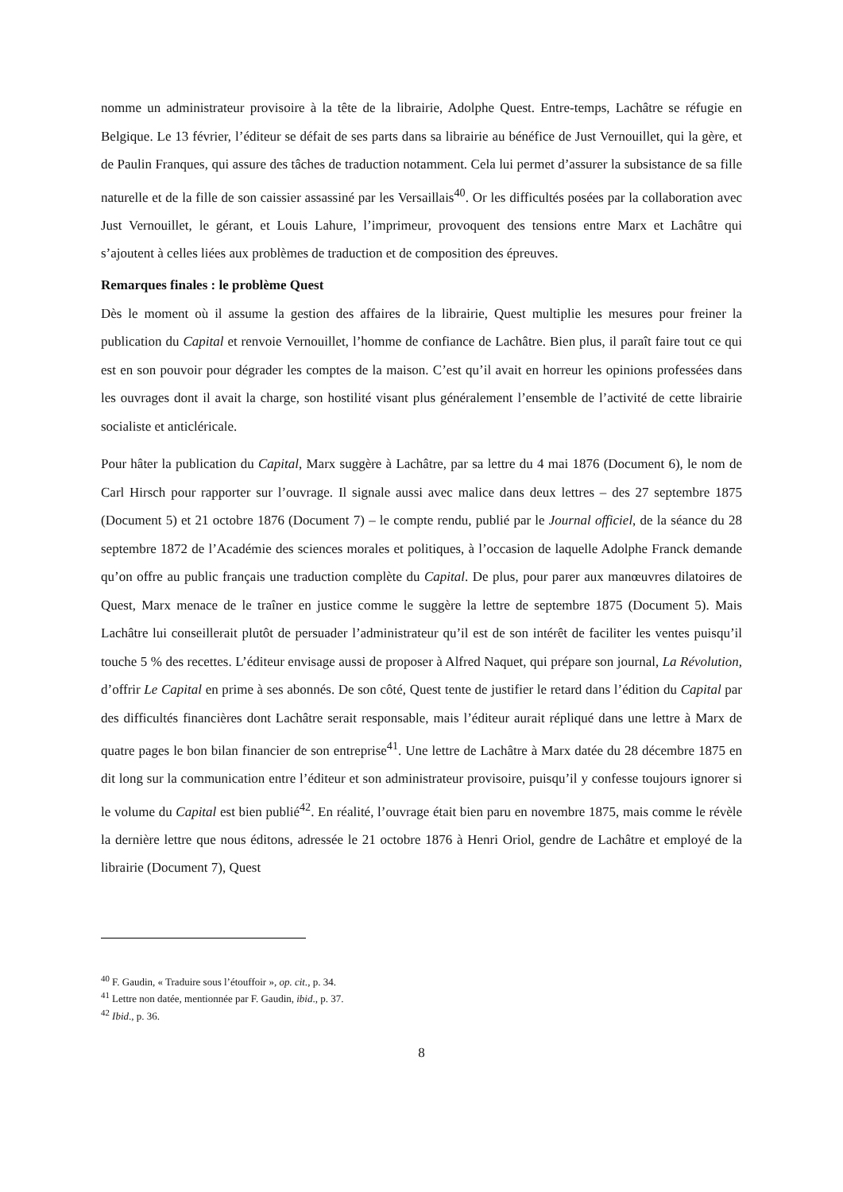nomme un administrateur provisoire à la tête de la librairie, Adolphe Quest. Entre-temps, Lachâtre se réfugie en Belgique. Le 13 février, l’éditeur se défait de ses parts dans sa librairie au bénéfice de Just Vernouillet, qui la gère, et de Paulin Franques, qui assure des tâches de traduction notamment. Cela lui permet d’assurer la subsistance de sa fille naturelle et de la fille de son caissier assassiné par les Versaillais<sup>40</sup>. Or les difficultés posées par la collaboration avec Just Vernouillet, le gérant, et Louis Lahure, l’imprimeur, provoquent des tensions entre Marx et Lachâtre qui s’ajoutent à celles liées aux problèmes de traduction et de composition des épreuves.
Remarques finales : le problème Quest
Dès le moment où il assume la gestion des affaires de la librairie, Quest multiplie les mesures pour freiner la publication du Capital et renvoie Vernouillet, l’homme de confiance de Lachâtre. Bien plus, il paraît faire tout ce qui est en son pouvoir pour dégrader les comptes de la maison. C’est qu’il avait en horreur les opinions professées dans les ouvrages dont il avait la charge, son hostilité visant plus généralement l’ensemble de l’activité de cette librairie socialiste et anticléricale.
Pour hâter la publication du Capital, Marx suggère à Lachâtre, par sa lettre du 4 mai 1876 (Document 6), le nom de Carl Hirsch pour rapporter sur l’ouvrage. Il signale aussi avec malice dans deux lettres – des 27 septembre 1875 (Document 5) et 21 octobre 1876 (Document 7) – le compte rendu, publié par le Journal officiel, de la séance du 28 septembre 1872 de l’Académie des sciences morales et politiques, à l’occasion de laquelle Adolphe Franck demande qu’on offre au public français une traduction complète du Capital. De plus, pour parer aux manœuvres dilatoires de Quest, Marx menace de le traîner en justice comme le suggère la lettre de septembre 1875 (Document 5). Mais Lachâtre lui conseillerait plutôt de persuader l’administrateur qu’il est de son intérêt de faciliter les ventes puisqu’il touche 5 % des recettes. L’éditeur envisage aussi de proposer à Alfred Naquet, qui prépare son journal, La Révolution, d’offrir Le Capital en prime à ses abonnés. De son côté, Quest tente de justifier le retard dans l’édition du Capital par des difficultés financières dont Lachâtre serait responsable, mais l’éditeur aurait répliqué dans une lettre à Marx de quatre pages le bon bilan financier de son entreprise<sup>41</sup>. Une lettre de Lachâtre à Marx datée du 28 décembre 1875 en dit long sur la communication entre l’éditeur et son administrateur provisoire, puisqu’il y confesse toujours ignorer si le volume du Capital est bien publié<sup>42</sup>. En réalité, l’ouvrage était bien paru en novembre 1875, mais comme le révèle la dernière lettre que nous éditons, adressée le 21 octobre 1876 à Henri Oriol, gendre de Lachâtre et employé de la librairie (Document 7), Quest
<sup>40</sup> F. Gaudin, « Traduire sous l’étouffoir », op. cit., p. 34.
<sup>41</sup> Lettre non datée, mentionnée par F. Gaudin, ibid., p. 37.
<sup>42</sup> Ibid., p. 36.
8